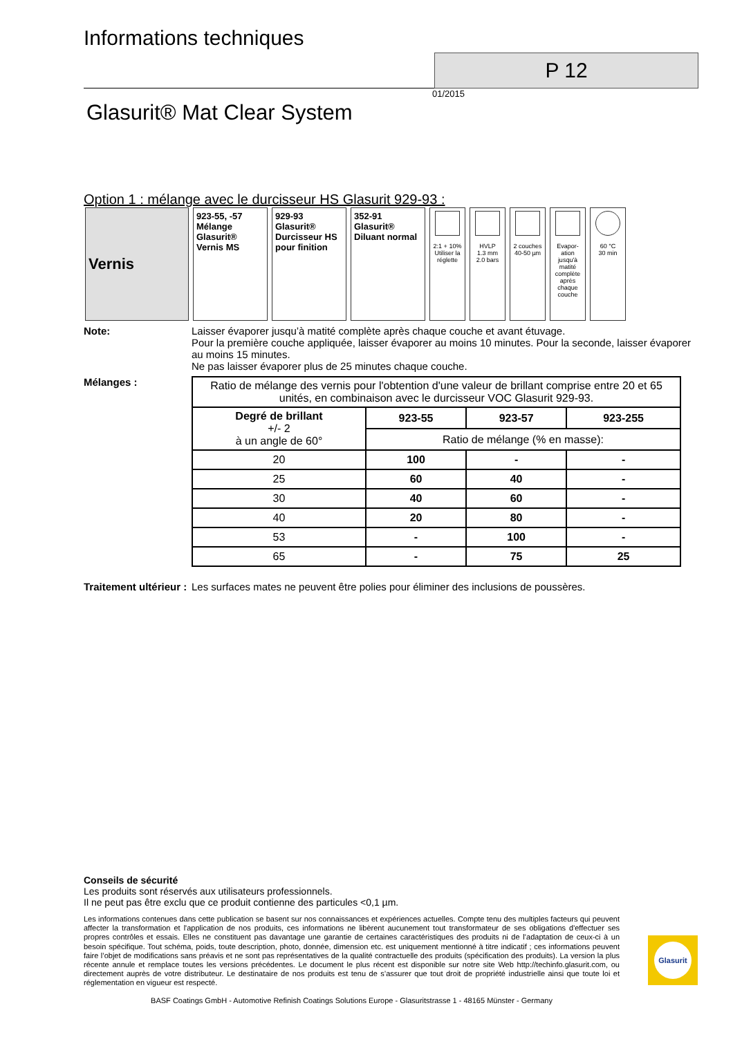Informations techniques
P 12
01/2015
Glasurit® Mat Clear System
Option 1 : mélange avec le durcisseur HS Glasurit 929-93 :
| Vernis | 923-55, -57 Mélange Glasurit® Vernis MS | 929-93 Glasurit® Durcisseur HS pour finition | 352-91 Glasurit® Diluant normal | 2:1 + 10% Utiliser la réglette | HVLP 1.3 mm 2.0 bars | 2 couches 40-50 µm | Evapor-ation jusqu'à matité complète après chaque couche | 60 °C 30 min |
Note: Laisser évaporer jusqu’à matité complète après chaque couche et avant étuvage.
Pour la première couche appliquée, laisser évaporer au moins 10 minutes. Pour la seconde, laisser évaporer au moins 15 minutes.
Ne pas laisser évaporer plus de 25 minutes chaque couche.
Mélanges :
| Ratio de mélange des vernis pour l'obtention d'une valeur de brillant comprise entre 20 et 65 unités, en combinaison avec le durcisseur VOC Glasurit 929-93. | | | |
| Degré de brillant +/- 2 à un angle de 60° | 923-55 | 923-57 | 923-255 |
| | Ratio de mélange (% en masse): | | |
| 20 | 100 | - | - |
| 25 | 60 | 40 | - |
| 30 | 40 | 60 | - |
| 40 | 20 | 80 | - |
| 53 | - | 100 | - |
| 65 | - | 75 | 25 |
Traitement ultérieur :
Les surfaces mates ne peuvent être polies pour éliminer des inclusions de poussères.
Conseils de sécurité
Les produits sont réservés aux utilisateurs professionnels.
Il ne peut pas être exclu que ce produit contienne des particules <0,1 µm.
Les informations contenues dans cette publication se basent sur nos connaissances et expériences actuelles. Compte tenu des multiples facteurs qui peuvent affecter la transformation et l'application de nos produits, ces informations ne libèrent aucunement tout transformateur de ses obligations d'effectuer ses propres contrôles et essais. Elles ne constituent pas davantage une garantie de certaines caractéristiques des produits ni de l’adaptation de ceux-ci à un besoin spécifique. Tout schéma, poids, toute description, photo, donnée, dimension etc. est uniquement mentionné à titre indicatif ; ces informations peuvent faire l’objet de modifications sans préavis et ne sont pas représentatives de la qualité contractuelle des produits (spécification des produits). La version la plus récente annule et remplace toutes les versions précédentes. Le document le plus récent est disponible sur notre site Web http://techinfo.glasurit.com, ou directement auprès de votre distributeur. Le destinataire de nos produits est tenu de s’assurer que tout droit de propriété industrielle ainsi que toute loi et réglementation en vigueur est respecté.
BASF Coatings GmbH - Automotive Refinish Coatings Solutions Europe - Glasuritstrasse 1 - 48165 Münster - Germany
Glasurit